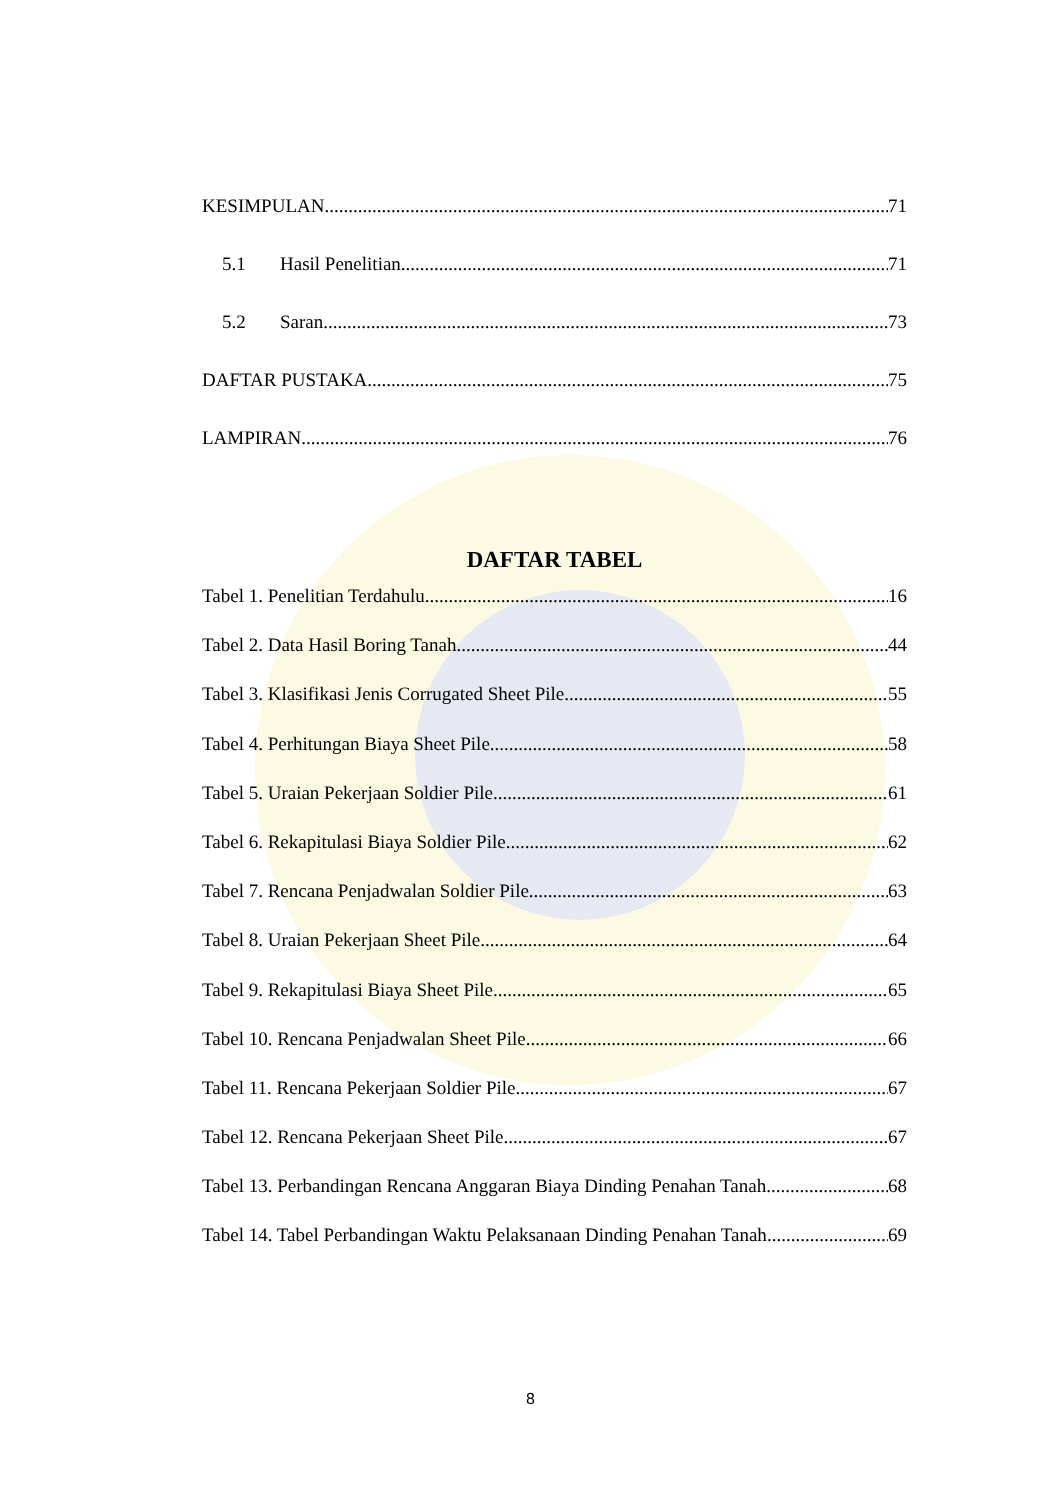KESIMPULAN 71
5.1 Hasil Penelitian 71
5.2 Saran 73
DAFTAR PUSTAKA 75
LAMPIRAN 76
DAFTAR TABEL
Tabel 1. Penelitian Terdahulu 16
Tabel 2. Data Hasil Boring Tanah 44
Tabel 3. Klasifikasi Jenis Corrugated Sheet Pile 55
Tabel 4. Perhitungan Biaya Sheet Pile 58
Tabel 5. Uraian Pekerjaan Soldier Pile 61
Tabel 6. Rekapitulasi Biaya Soldier Pile 62
Tabel 7. Rencana Penjadwalan Soldier Pile 63
Tabel 8. Uraian Pekerjaan Sheet Pile 64
Tabel 9. Rekapitulasi Biaya Sheet Pile 65
Tabel 10. Rencana Penjadwalan Sheet Pile 66
Tabel 11. Rencana Pekerjaan Soldier Pile 67
Tabel 12. Rencana Pekerjaan Sheet Pile 67
Tabel 13. Perbandingan Rencana Anggaran Biaya Dinding Penahan Tanah 68
Tabel 14. Tabel Perbandingan Waktu Pelaksanaan Dinding Penahan Tanah 69
8